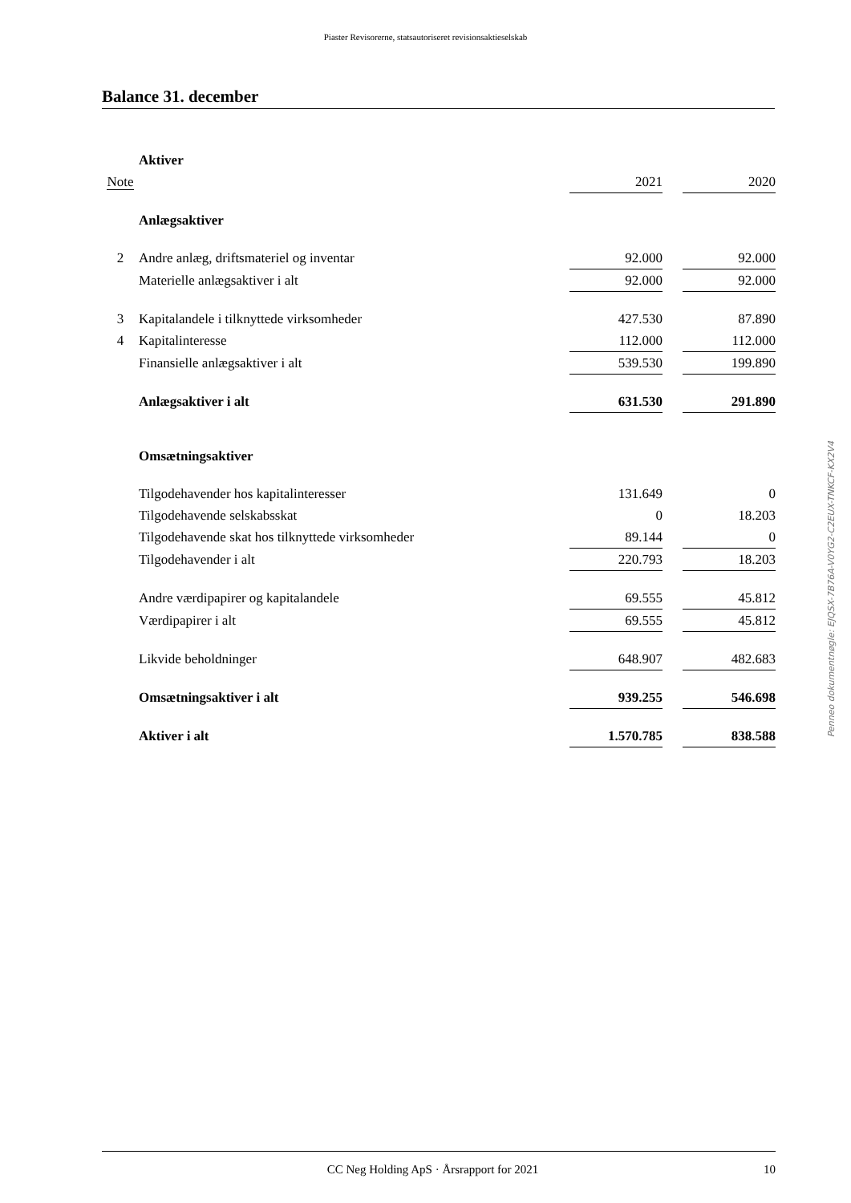Piaster Revisorerne, statsautoriseret revisionsaktieselskab
Balance 31. december
| | Aktiver | | | |
| Note | | 2021 | | 2020 |
| | Anlægsaktiver | | | |
| 2 | Andre anlæg, driftsmateriel og inventar | 92.000 | | 92.000 |
| | Materielle anlægsaktiver i alt | 92.000 | | 92.000 |
| 3 | Kapitalandele i tilknyttede virksomheder | 427.530 | | 87.890 |
| 4 | Kapitalinteresse | 112.000 | | 112.000 |
| | Finansielle anlægsaktiver i alt | 539.530 | | 199.890 |
| | Anlægsaktiver i alt | 631.530 | | 291.890 |
| | Omsætningsaktiver | | | |
| | Tilgodehavender hos kapitalinteresser | 131.649 | | 0 |
| | Tilgodehavende selskabsskat | 0 | | 18.203 |
| | Tilgodehavende skat hos tilknyttede virksomheder | 89.144 | | 0 |
| | Tilgodehavender i alt | 220.793 | | 18.203 |
| | Andre værdipapirer og kapitalandele | 69.555 | | 45.812 |
| | Værdipapirer i alt | 69.555 | | 45.812 |
| | Likvide beholdninger | 648.907 | | 482.683 |
| | Omsætningsaktiver i alt | 939.255 | | 546.698 |
| | Aktiver i alt | 1.570.785 | | 838.588 |
Penneo dokumentnøgle: EJQSX-7B76A-V0YG2-C2EUX-TNKCF-KX2V4
CC Neg Holding ApS · Årsrapport for 2021 10